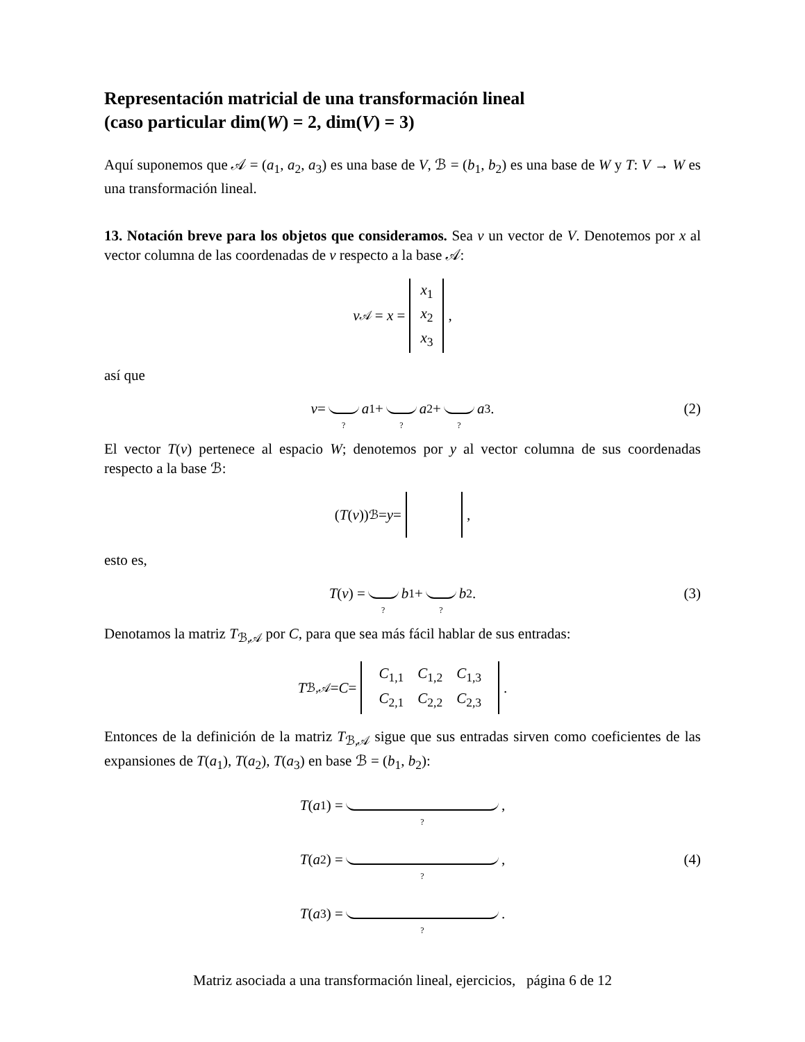Representación matricial de una transformación lineal
(caso particular dim(W) = 2, dim(V) = 3)
Aquí suponemos que 𝒜 = (a<sub>1</sub>, a<sub>2</sub>, a<sub>3</sub>) es una base de V, ℬ = (b<sub>1</sub>, b<sub>2</sub>) es una base de W y T: V → W es una transformación lineal.
13. Notación breve para los objetos que consideramos. Sea v un vector de V. Denotemos por x al vector columna de las coordenadas de v respecto a la base 𝒜:
v<sub>𝒜</sub> = x = x<sub>1</sub>
x<sub>2</sub>
x<sub>3</sub>,
así que
v = ? a<sub>1</sub> + ? a<sub>2</sub> + ? a<sub>3</sub>. (2)
El vector T(v) pertenece al espacio W; denotemos por y al vector columna de sus coordenadas respecto a la base ℬ:
(T (v))<sub>ℬ</sub> = y = ,
esto es,
T (v) = ? b<sub>1</sub> + ? b<sub>2</sub>. (3)
Denotamos la matriz T<sub>ℬ,𝒜</sub> por C, para que sea más fácil hablar de sus entradas:
T<sub>ℬ,𝒜</sub> = C =
| C<sub>1,1</sub> | C<sub>1,2</sub> | C<sub>1,3</sub> |
| C<sub>2,1</sub> | C<sub>2,2</sub> | C<sub>2,3</sub> |
.
Entonces de la definición de la matriz T<sub>ℬ,𝒜</sub> sigue que sus entradas sirven como coeficientes de las expansiones de T(a<sub>1</sub>), T(a<sub>2</sub>), T(a<sub>3</sub>) en base ℬ = (b<sub>1</sub>, b<sub>2</sub>):
T (a<sub>1</sub>) = ?,
T (a<sub>2</sub>) = ?, (4)
T (a<sub>3</sub>) = ?.
Matriz asociada a una transformación lineal, ejercicios, página 6 de 12